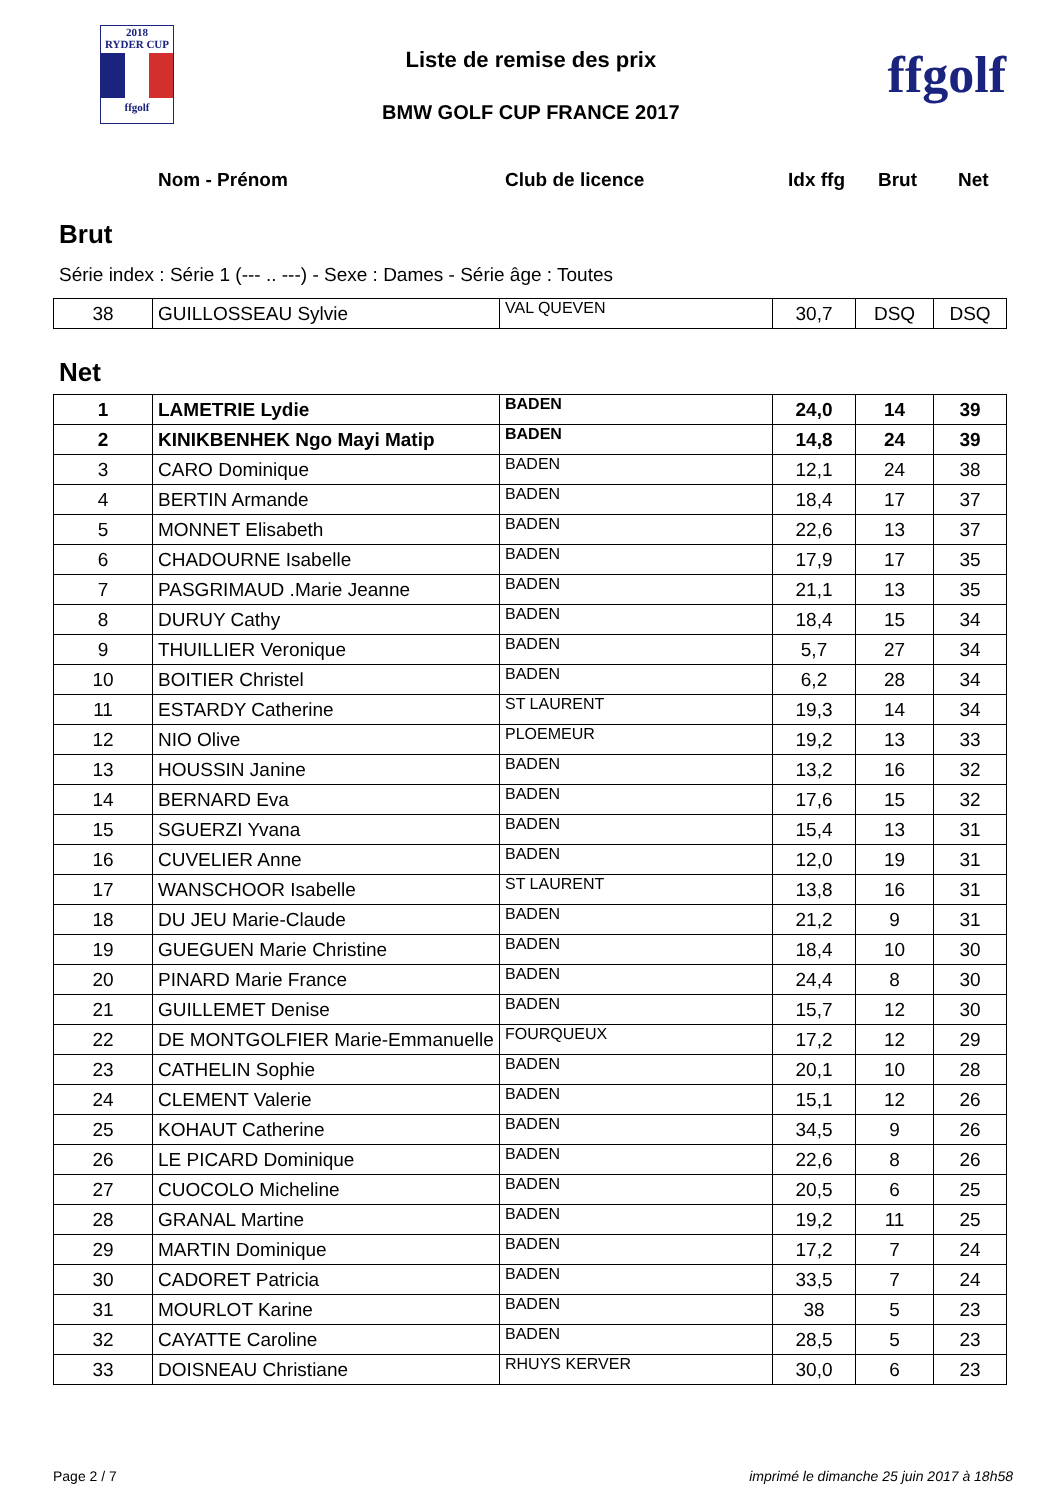2018
RYDER CUP
ffgolf
Liste de remise des prix
BMW GOLF CUP FRANCE 2017
ffgolf
Nom - Prénom Club de licence Idx ffg Brut Net
Brut
Série index : Série 1 (--- .. ---) - Sexe : Dames - Série âge : Toutes
| 38 | GUILLOSSEAU Sylvie | VAL QUEVEN | 30,7 | DSQ | DSQ |
Net
| 1 | LAMETRIE Lydie | BADEN | 24,0 | 14 | 39 |
| 2 | KINIKBENHEK Ngo Mayi Matip | BADEN | 14,8 | 24 | 39 |
| 3 | CARO Dominique | BADEN | 12,1 | 24 | 38 |
| 4 | BERTIN Armande | BADEN | 18,4 | 17 | 37 |
| 5 | MONNET Elisabeth | BADEN | 22,6 | 13 | 37 |
| 6 | CHADOURNE Isabelle | BADEN | 17,9 | 17 | 35 |
| 7 | PASGRIMAUD .Marie Jeanne | BADEN | 21,1 | 13 | 35 |
| 8 | DURUY Cathy | BADEN | 18,4 | 15 | 34 |
| 9 | THUILLIER Veronique | BADEN | 5,7 | 27 | 34 |
| 10 | BOITIER Christel | BADEN | 6,2 | 28 | 34 |
| 11 | ESTARDY Catherine | ST LAURENT | 19,3 | 14 | 34 |
| 12 | NIO Olive | PLOEMEUR | 19,2 | 13 | 33 |
| 13 | HOUSSIN Janine | BADEN | 13,2 | 16 | 32 |
| 14 | BERNARD Eva | BADEN | 17,6 | 15 | 32 |
| 15 | SGUERZI Yvana | BADEN | 15,4 | 13 | 31 |
| 16 | CUVELIER Anne | BADEN | 12,0 | 19 | 31 |
| 17 | WANSCHOOR Isabelle | ST LAURENT | 13,8 | 16 | 31 |
| 18 | DU JEU Marie-Claude | BADEN | 21,2 | 9 | 31 |
| 19 | GUEGUEN Marie Christine | BADEN | 18,4 | 10 | 30 |
| 20 | PINARD Marie France | BADEN | 24,4 | 8 | 30 |
| 21 | GUILLEMET Denise | BADEN | 15,7 | 12 | 30 |
| 22 | DE MONTGOLFIER Marie-Emmanuelle | FOURQUEUX | 17,2 | 12 | 29 |
| 23 | CATHELIN Sophie | BADEN | 20,1 | 10 | 28 |
| 24 | CLEMENT Valerie | BADEN | 15,1 | 12 | 26 |
| 25 | KOHAUT Catherine | BADEN | 34,5 | 9 | 26 |
| 26 | LE PICARD Dominique | BADEN | 22,6 | 8 | 26 |
| 27 | CUOCOLO Micheline | BADEN | 20,5 | 6 | 25 |
| 28 | GRANAL Martine | BADEN | 19,2 | 11 | 25 |
| 29 | MARTIN Dominique | BADEN | 17,2 | 7 | 24 |
| 30 | CADORET Patricia | BADEN | 33,5 | 7 | 24 |
| 31 | MOURLOT Karine | BADEN | 38 | 5 | 23 |
| 32 | CAYATTE Caroline | BADEN | 28,5 | 5 | 23 |
| 33 | DOISNEAU Christiane | RHUYS KERVER | 30,0 | 6 | 23 |
Page 2 / 7 imprimé le dimanche 25 juin 2017 à 18h58